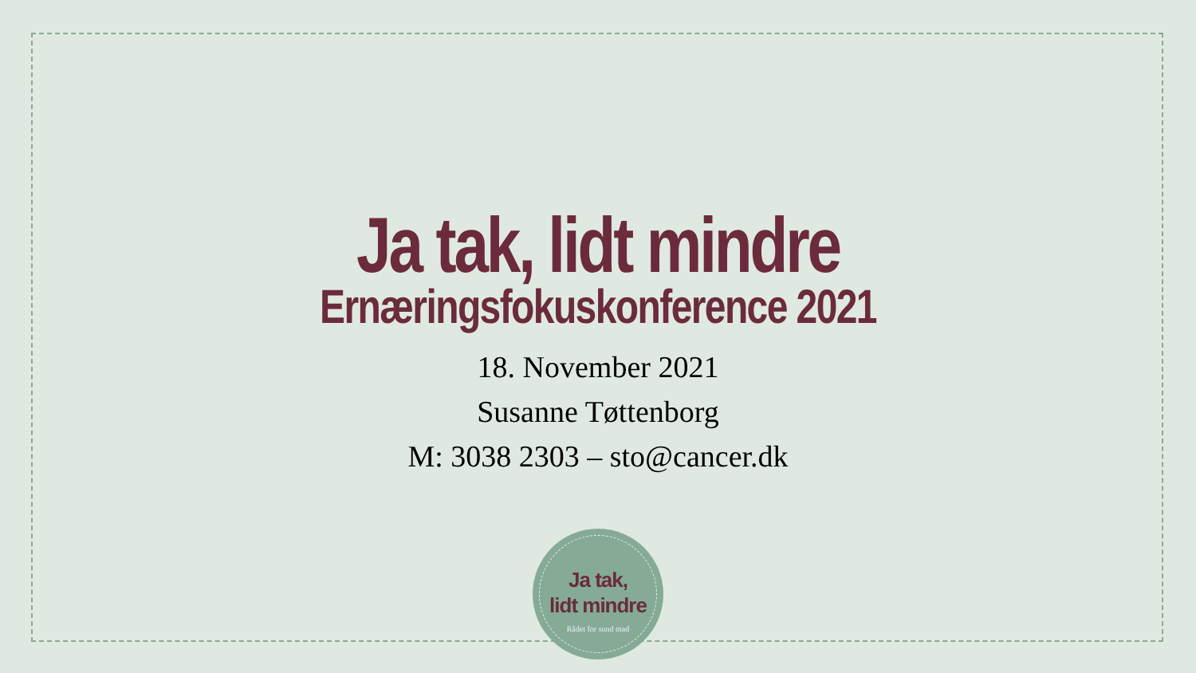Ja tak, lidt mindre
Ernæringsfokuskonference 2021
18. November 2021
Susanne Tøttenborg
M: 3038 2303 – sto@cancer.dk
Ja tak,
lidt mindre
Rådet for sund mad